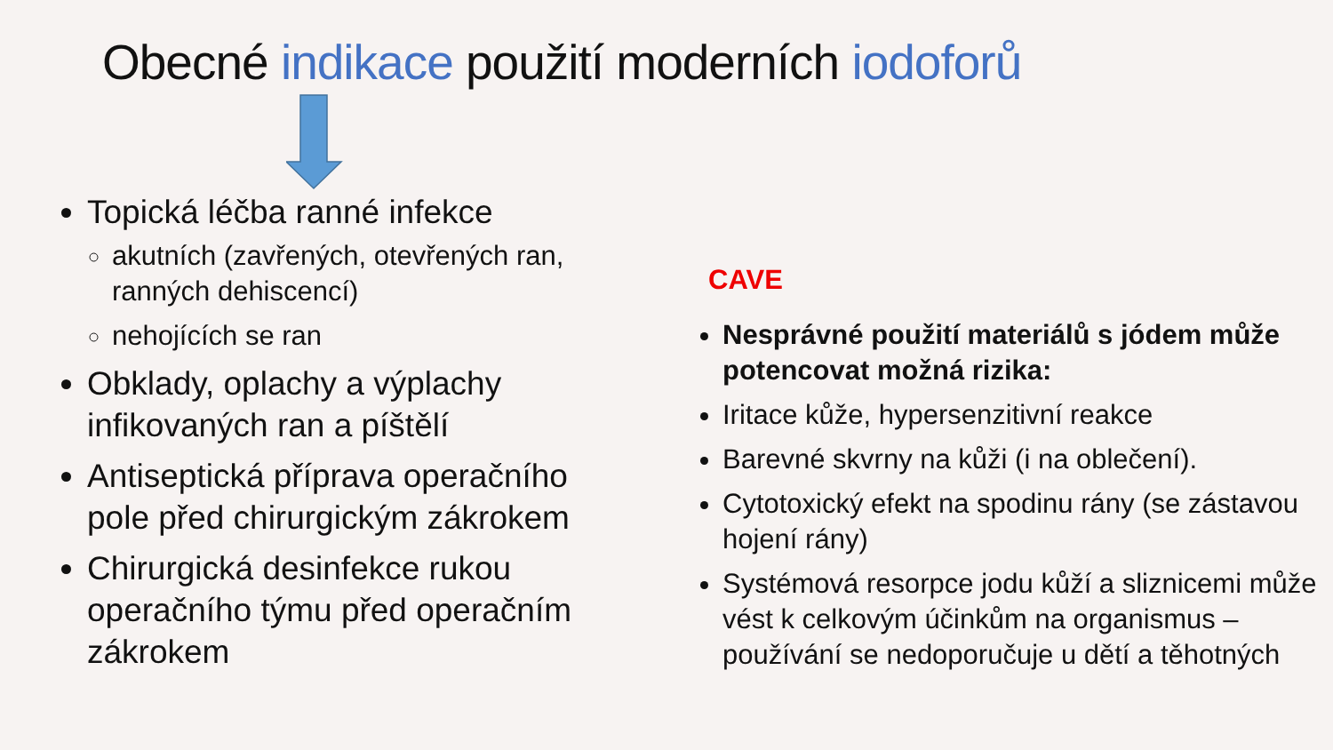Obecné indikace použití moderních iodoforů
Topická léčba ranné infekce
akutních (zavřených, otevřených ran, ranných dehiscencí)
nehojících se ran
Obklady, oplachy a výplachy infikovaných ran a píštělí
Antiseptická příprava operačního pole před chirurgickým zákrokem
Chirurgická desinfekce rukou operačního týmu před operačním zákrokem
CAVE
Nesprávné použití materiálů s jódem může potencovat možná rizika:
Iritace kůže, hypersenzitivní reakce
Barevné skvrny na kůži (i na oblečení).
Cytotoxický efekt na spodinu rány (se zástavou hojení rány)
Systémová resorpce jodu kůží a sliznicemi může vést k celkovým účinkům na organismus – používání se nedoporučuje u dětí a těhotných